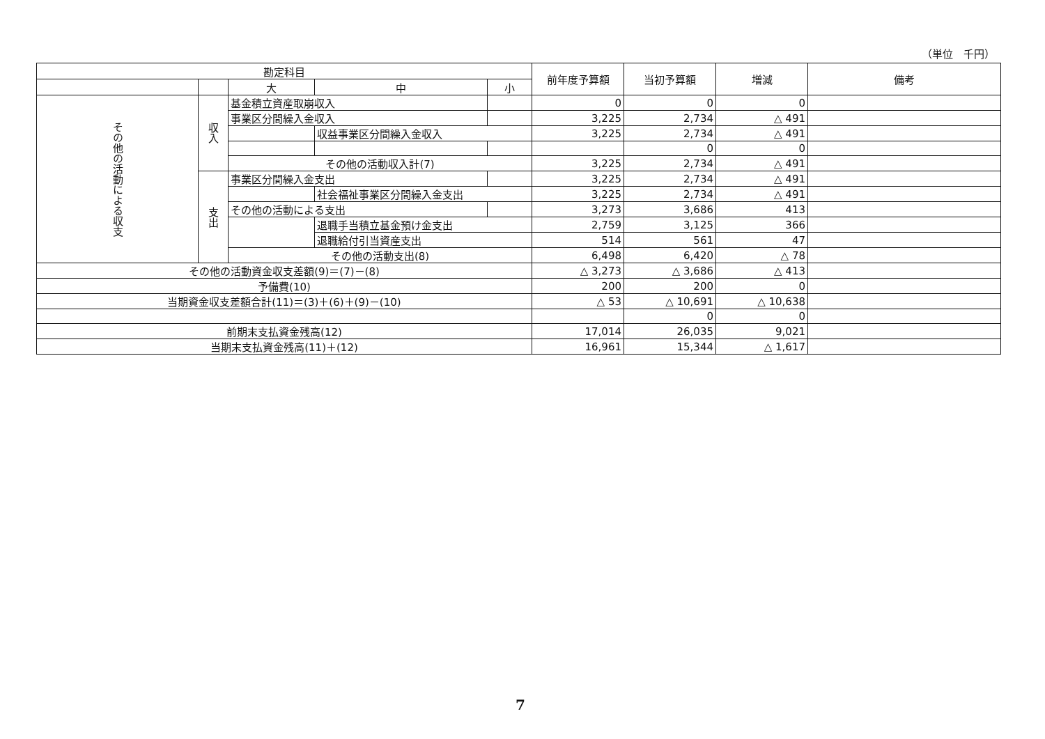（単位　千円）
| 勘定科目 | | | | | 前年度予算額 | 当初予算額 | 増減 | 備考 |
| --- | --- | --- | --- | --- | --- | --- | --- | --- |
| | | 大 | 中 | 小 | | | | |
| その他の活動による収支 | 収入 | 基金積立資産取崩収入 | | | 0 | 0 | 0 | |
| | | 事業区分間繰入金収入 | | | 3,225 | 2,734 | △ 491 | |
| | | | 収益事業区分間繰入金収入 | | 3,225 | 2,734 | △ 491 | |
| | | | | | | 0 | 0 | |
| | | その他の活動収入計(7) | | | 3,225 | 2,734 | △ 491 | |
| | 支出 | 事業区分間繰入金支出 | | | 3,225 | 2,734 | △ 491 | |
| | | | 社会福祉事業区分間繰入金支出 | | 3,225 | 2,734 | △ 491 | |
| | | その他の活動による支出 | | | 3,273 | 3,686 | 413 | |
| | | | 退職手当積立基金預け金支出 | | 2,759 | 3,125 | 366 | |
| | | | 退職給付引当資産支出 | | 514 | 561 | 47 | |
| | | その他の活動支出(8) | | | 6,498 | 6,420 | △ 78 | |
| その他の活動資金収支差額(9)＝(7)－(8) | | | | | △ 3,273 | △ 3,686 | △ 413 | |
| 予備費(10) | | | | | 200 | 200 | 0 | |
| 当期資金収支差額合計(11)＝(3)＋(6)＋(9)－(10) | | | | | △ 53 | △ 10,691 | △ 10,638 | |
| | | | | | | 0 | 0 | |
| 前期末支払資金残高(12) | | | | | 17,014 | 26,035 | 9,021 | |
| 当期末支払資金残高(11)＋(12) | | | | | 16,961 | 15,344 | △ 1,617 | |
7